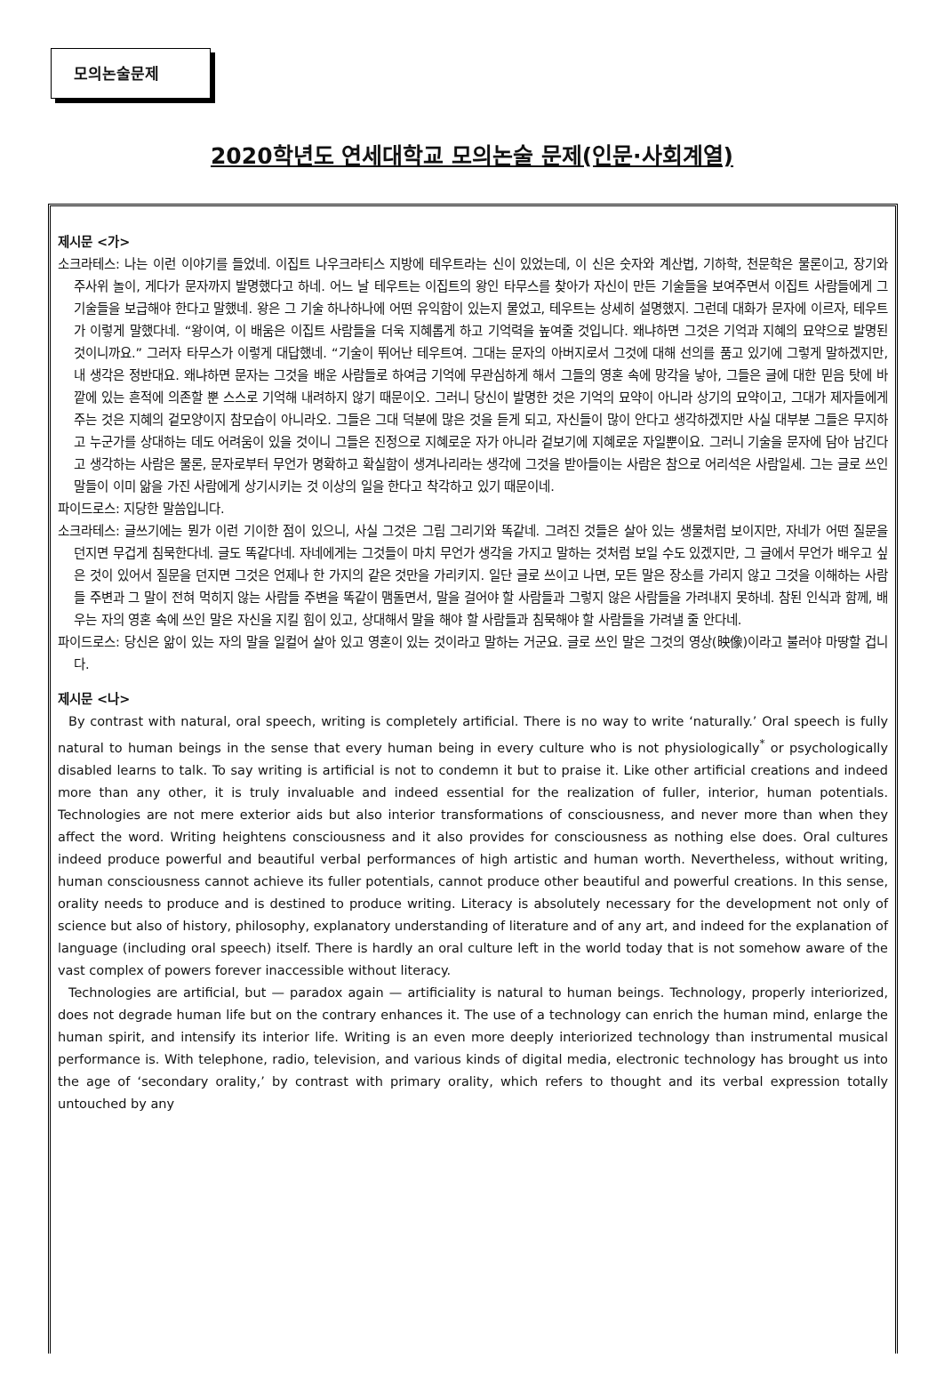모의논술문제
2020학년도 연세대학교 모의논술 문제(인문·사회계열)
제시문 <가>
소크라테스: 나는 이런 이야기를 들었네. 이집트 나우크라티스 지방에 테우트라는 신이 있었는데, 이 신은 숫자와 계산법, 기하학, 천문학은 물론이고, 장기와 주사위 놀이, 게다가 문자까지 발명했다고 하네. 어느 날 테우트는 이집트의 왕인 타무스를 찾아가 자신이 만든 기술들을 보여주면서 이집트 사람들에게 그 기술들을 보급해야 한다고 말했네. 왕은 그 기술 하나하나에 어떤 유익함이 있는지 물었고, 테우트는 상세히 설명했지. 그런데 대화가 문자에 이르자, 테우트가 이렇게 말했다네. “왕이여, 이 배움은 이집트 사람들을 더욱 지혜롭게 하고 기억력을 높여줄 것입니다. 왜냐하면 그것은 기억과 지혜의 묘약으로 발명된 것이니까요.” 그러자 타무스가 이렇게 대답했네. “기술이 뛰어난 테우트여. 그대는 문자의 아버지로서 그것에 대해 선의를 품고 있기에 그렇게 말하겠지만, 내 생각은 정반대요. 왜냐하면 문자는 그것을 배운 사람들로 하여금 기억에 무관심하게 해서 그들의 영혼 속에 망각을 낳아, 그들은 글에 대한 믿음 탓에 바깥에 있는 흔적에 의존할 뿐 스스로 기억해 내려하지 않기 때문이오. 그러니 당신이 발명한 것은 기억의 묘약이 아니라 상기의 묘약이고, 그대가 제자들에게 주는 것은 지혜의 겉모양이지 참모습이 아니라오. 그들은 그대 덕분에 많은 것을 듣게 되고, 자신들이 많이 안다고 생각하겠지만 사실 대부분 그들은 무지하고 누군가를 상대하는 데도 어려움이 있을 것이니 그들은 진정으로 지혜로운 자가 아니라 겉보기에 지혜로운 자일뿐이요. 그러니 기술을 문자에 담아 남긴다고 생각하는 사람은 물론, 문자로부터 무언가 명확하고 확실함이 생겨나리라는 생각에 그것을 받아들이는 사람은 참으로 어리석은 사람일세. 그는 글로 쓰인 말들이 이미 앎을 가진 사람에게 상기시키는 것 이상의 일을 한다고 착각하고 있기 때문이네.
파이드로스: 지당한 말씀입니다.
소크라테스: 글쓰기에는 뭔가 이런 기이한 점이 있으니, 사실 그것은 그림 그리기와 똑같네. 그려진 것들은 살아 있는 생물처럼 보이지만, 자네가 어떤 질문을 던지면 무겁게 침묵한다네. 글도 똑같다네. 자네에게는 그것들이 마치 무언가 생각을 가지고 말하는 것처럼 보일 수도 있겠지만, 그 글에서 무언가 배우고 싶은 것이 있어서 질문을 던지면 그것은 언제나 한 가지의 같은 것만을 가리키지. 일단 글로 쓰이고 나면, 모든 말은 장소를 가리지 않고 그것을 이해하는 사람들 주변과 그 말이 전혀 먹히지 않는 사람들 주변을 똑같이 맴돌면서, 말을 걸어야 할 사람들과 그렇지 않은 사람들을 가려내지 못하네. 참된 인식과 함께, 배우는 자의 영혼 속에 쓰인 말은 자신을 지킬 힘이 있고, 상대해서 말을 해야 할 사람들과 침묵해야 할 사람들을 가려낼 줄 안다네.
파이드로스: 당신은 앎이 있는 자의 말을 일컬어 살아 있고 영혼이 있는 것이라고 말하는 거군요. 글로 쓰인 말은 그것의 영상(映像)이라고 불러야 마땅할 겁니다.
제시문 <나>
By contrast with natural, oral speech, writing is completely artificial. There is no way to write ‘naturally.’ Oral speech is fully natural to human beings in the sense that every human being in every culture who is not physiologically<sup>*</sup> or psychologically disabled learns to talk. To say writing is artificial is not to condemn it but to praise it. Like other artificial creations and indeed more than any other, it is truly invaluable and indeed essential for the realization of fuller, interior, human potentials. Technologies are not mere exterior aids but also interior transformations of consciousness, and never more than when they affect the word. Writing heightens consciousness and it also provides for consciousness as nothing else does. Oral cultures indeed produce powerful and beautiful verbal performances of high artistic and human worth. Nevertheless, without writing, human consciousness cannot achieve its fuller potentials, cannot produce other beautiful and powerful creations. In this sense, orality needs to produce and is destined to produce writing. Literacy is absolutely necessary for the development not only of science but also of history, philosophy, explanatory understanding of literature and of any art, and indeed for the explanation of language (including oral speech) itself. There is hardly an oral culture left in the world today that is not somehow aware of the vast complex of powers forever inaccessible without literacy.
Technologies are artificial, but — paradox again — artificiality is natural to human beings. Technology, properly interiorized, does not degrade human life but on the contrary enhances it. The use of a technology can enrich the human mind, enlarge the human spirit, and intensify its interior life. Writing is an even more deeply interiorized technology than instrumental musical performance is. With telephone, radio, television, and various kinds of digital media, electronic technology has brought us into the age of ‘secondary orality,’ by contrast with primary orality, which refers to thought and its verbal expression totally untouched by any